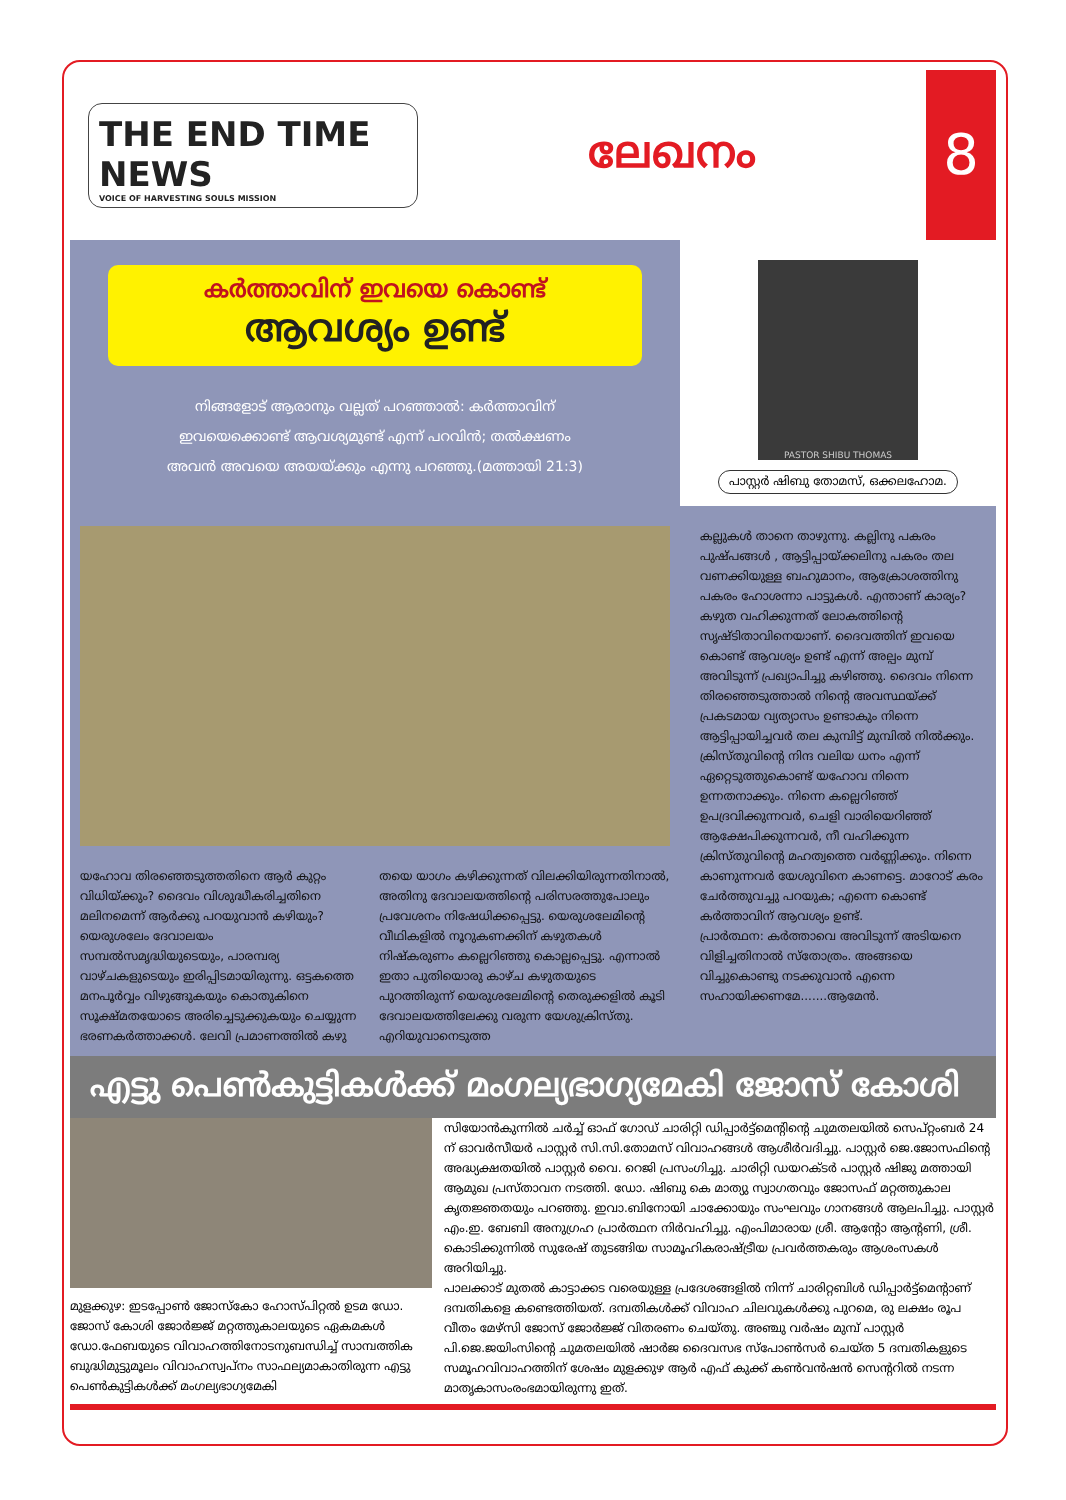THE END TIME NEWS
VOICE OF HARVESTING SOULS MISSION
ലേഖനം
8
കർത്താവിന് ഇവയെ കൊണ്ട്
ആവശ്യം ഉണ്ട്
നിങ്ങളോട് ആരാനും വല്ലത് പറഞ്ഞാൽ: കർത്താവിന്
ഇവയെക്കൊണ്ട് ആവശ്യമുണ്ട് എന്ന് പറവിൻ; തൽക്ഷണം
അവൻ അവയെ അയയ്ക്കും എന്നു പറഞ്ഞു.(മത്തായി 21:3)
PASTOR SHIBU THOMAS
പാസ്റ്റർ ഷിബു തോമസ്, ഒക്കലഹോമ.
യഹോവ തിരഞ്ഞെടുത്തതിനെ ആർ കുറ്റം വിധിയ്ക്കും? ദൈവം വിശുദ്ധീകരിച്ചതിനെ മലിനമെന്ന് ആർക്കു പറയുവാൻ കഴിയും? യെരുശലേം ദേവാലയം സമ്പൽസമൃദ്ധിയുടെയും, പാരമ്പര്യ വാഴ്ചകളുടെയും ഇരിപ്പിടമായിരുന്നു. ഒട്ടകത്തെ മനപൂർവ്വം വിഴുങ്ങുകയും കൊതുകിനെ സൂക്ഷ്മതയോടെ അരിച്ചെടുക്കുകയും ചെയ്യുന്ന ഭരണകർത്താക്കൾ. ലേവി പ്രമാണത്തിൽ കഴു
തയെ യാഗം കഴിക്കുന്നത് വിലക്കിയിരുന്നതിനാൽ, അതിനു ദേവാലയത്തിന്റെ പരിസരത്തുപോലും പ്രവേശനം നിഷേധിക്കപ്പെട്ടു. യെരുശലേമിന്റെ വീഥികളിൽ നൂറുകണക്കിന് കഴുതകൾ നിഷ്കരുണം കല്ലെറിഞ്ഞു കൊല്ലപ്പെട്ടു. എന്നാൽ ഇതാ പുതിയൊരു കാഴ്ച കഴുതയുടെ പുറത്തിരുന്ന് യെരുശലേമിന്റെ തെരുക്കളിൽ കൂടി ദേവാലയത്തിലേക്കു വരുന്ന യേശുക്രിസ്തു. എറിയുവാനെടുത്ത
കല്ലുകൾ താനെ താഴുന്നു. കല്ലിനു പകരം പുഷ്പങ്ങൾ , ആട്ടിപ്പായ്ക്കലിനു പകരം തല വണക്കിയുള്ള ബഹുമാനം, ആക്രോശത്തിനു പകരം ഹോശന്നാ പാട്ടുകൾ. എന്താണ് കാര്യം? കഴുത വഹിക്കുന്നത് ലോകത്തിന്റെ സൃഷ്ടിതാവിനെയാണ്. ദൈവത്തിന് ഇവയെ കൊണ്ട് ആവശ്യം ഉണ്ട് എന്ന് അല്പം മുമ്പ് അവിടുന്ന് പ്രഖ്യാപിച്ചു കഴിഞ്ഞു. ദൈവം നിന്നെ തിരഞ്ഞെടുത്താൽ നിന്റെ അവസ്ഥയ്ക്ക് പ്രകടമായ വ്യത്യാസം ഉണ്ടാകും നിന്നെ ആട്ടിപ്പായിച്ചവർ തല കുമ്പിട്ട് മുമ്പിൽ നിൽക്കും. ക്രിസ്തുവിന്റെ നിന്ദ വലിയ ധനം എന്ന് ഏറ്റെടുത്തുകൊണ്ട് യഹോവ നിന്നെ ഉന്നതനാക്കും. നിന്നെ കല്ലെറിഞ്ഞ് ഉപദ്രവിക്കുന്നവർ, ചെളി വാരിയെറിഞ്ഞ് ആക്ഷേപിക്കുന്നവർ, നീ വഹിക്കുന്ന ക്രിസ്തുവിന്റെ മഹത്വത്തെ വർണ്ണിക്കും. നിന്നെ കാണുന്നവർ യേശുവിനെ കാണട്ടെ. മാറോട് കരം ചേർത്തുവച്ചു പറയുക; എന്നെ കൊണ്ട് കർത്താവിന് ആവശ്യം ഉണ്ട്.
പ്രാർത്ഥന: കർത്താവെ അവിടുന്ന് അടിയനെ വിളിച്ചതിനാൽ സ്തോത്രം. അങ്ങയെ വിച്ചുകൊണ്ടു നടക്കുവാൻ എന്നെ സഹായിക്കണമേ.......ആമേൻ.
എട്ടു പെൺകുട്ടികൾക്ക് മംഗല്യഭാഗ്യമേകി ജോസ് കോശി
മുളക്കുഴ: ഇടപ്പോൺ ജോസ്കോ ഹോസ്പിറ്റൽ ഉടമ ഡോ. ജോസ് കോശി ജോർജ്ജ് മറ്റത്തുകാലയുടെ ഏകമകൾ ഡോ.ഫേബയുടെ വിവാഹത്തിനോടനുബന്ധിച്ച് സാമ്പത്തിക ബുദ്ധിമുട്ടുമൂലം വിവാഹസ്വപ്നം സാഫല്യമാകാതിരുന്ന എട്ടു പെൺകുട്ടികൾക്ക് മംഗല്യഭാഗ്യമേകി
സിയോൻകുന്നിൽ ചർച്ച് ഓഫ് ഗോഡ് ചാരിറ്റി ഡിപ്പാർട്ട്മെന്റിന്റെ ചുമതലയിൽ സെപ്റ്റംബർ 24 ന് ഓവർസീയർ പാസ്റ്റർ സി.സി.തോമസ് വിവാഹങ്ങൾ ആശീർവദിച്ചു. പാസ്റ്റർ ജെ.ജോസഫിന്റെ അദ്ധ്യക്ഷതയിൽ പാസ്റ്റർ വൈ. റെജി പ്രസംഗിച്ചു. ചാരിറ്റി ഡയറക്ടർ പാസ്റ്റർ ഷിജു മത്തായി ആമുഖ പ്രസ്താവന നടത്തി. ഡോ. ഷിബു കെ മാത്യു സ്വാഗതവും ജോസഫ് മറ്റത്തുകാല കൃതജ്ഞതയും പറഞ്ഞു. ഇവാ.ബിനോയി ചാക്കോയും സംഘവും ഗാനങ്ങൾ ആലപിച്ചു. പാസ്റ്റർ എം.ഇ. ബേബി അനുഗ്രഹ പ്രാർത്ഥന നിർവഹിച്ചു. എംപിമാരായ ശ്രീ. ആന്റോ ആന്റണി, ശ്രീ. കൊടിക്കുന്നിൽ സുരേഷ് തുടങ്ങിയ സാമൂഹികരാഷ്ട്രീയ പ്രവർത്തകരും ആശംസകൾ അറിയിച്ചു.
പാലക്കാട് മുതൽ കാട്ടാക്കട വരെയുള്ള പ്രദേശങ്ങളിൽ നിന്ന് ചാരിറ്റബിൾ ഡിപ്പാർട്ട്മെന്റാണ് ദമ്പതികളെ കണ്ടെത്തിയത്. ദമ്പതികൾക്ക് വിവാഹ ചിലവുകൾക്കു പുറമെ, രു ലക്ഷം രൂപ വീതം മേഴ്സി ജോസ് ജോർജ്ജ് വിതരണം ചെയ്തു. അഞ്ചു വർഷം മുമ്പ് പാസ്റ്റർ പി.ജെ.ജയിംസിന്റെ ചുമതലയിൽ ഷാർജ ദൈവസഭ സ്പോൺസർ ചെയ്ത 5 ദമ്പതികളുടെ സമൂഹവിവാഹത്തിന് ശേഷം മുളക്കുഴ ആർ എഫ് കുക്ക് കൺവൻഷൻ സെന്ററിൽ നടന്ന മാതൃകാസംരംഭമായിരുന്നു ഇത്.